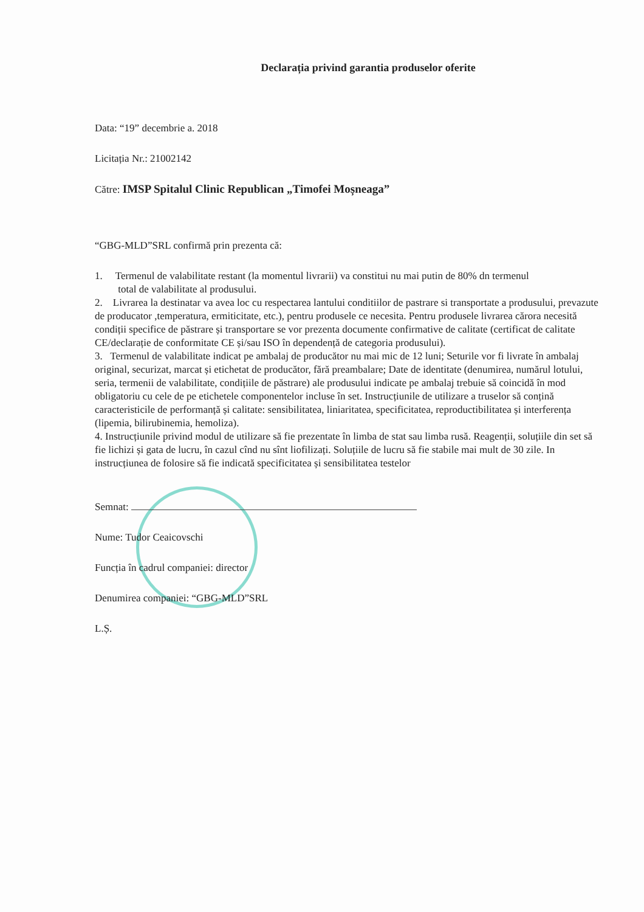Declarația privind garantia produselor oferite
Data: “19” decembrie a. 2018
Licitația Nr.: 21002142
Către: IMSP Spitalul Clinic Republican „Timofei Moșneaga”
“GBG-MLD”SRL confirmă prin prezenta că:
1. Termenul de valabilitate restant (la momentul livrarii) va constitui nu mai putin de 80% dn termenul
total de valabilitate al produsului.
2. Livrarea la destinatar va avea loc cu respectarea lantului conditiilor de pastrare si transportate a produsului, prevazute de producator ,temperatura, ermiticitate, etc.), pentru produsele ce necesita. Pentru produsele livrarea cărora necesită condiții specifice de păstrare și transportare se vor prezenta documente confirmative de calitate (certificat de calitate CE/declarație de conformitate CE și/sau ISO în dependență de categoria produsului).
3. Termenul de valabilitate indicat pe ambalaj de producător nu mai mic de 12 luni; Seturile vor fi livrate în ambalaj original, securizat, marcat și etichetat de producător, fără preambalare; Date de identitate (denumirea, numărul lotului, seria, termenii de valabilitate, condițiile de păstrare) ale produsului indicate pe ambalaj trebuie să coincidă în mod obligatoriu cu cele de pe etichetele componentelor incluse în set. Instrucțiunile de utilizare a truselor să conțină caracteristicile de performanță și calitate: sensibilitatea, liniaritatea, specificitatea, reproductibilitatea și interferența (lipemia, bilirubinemia, hemoliza).
4. Instrucțiunile privind modul de utilizare să fie prezentate în limba de stat sau limba rusă. Reagenții, soluțiile din set să fie lichizi și gata de lucru, în cazul cînd nu sînt liofilizați. Soluțiile de lucru să fie stabile mai mult de 30 zile. In instrucțiunea de folosire să fie indicată specificitatea și sensibilitatea testelor
Semnat:
Nume: Tudor Ceaicovschi
Funcția în cadrul companiei: director
Denumirea companiei: “GBG-MLD”SRL
L.Ș.